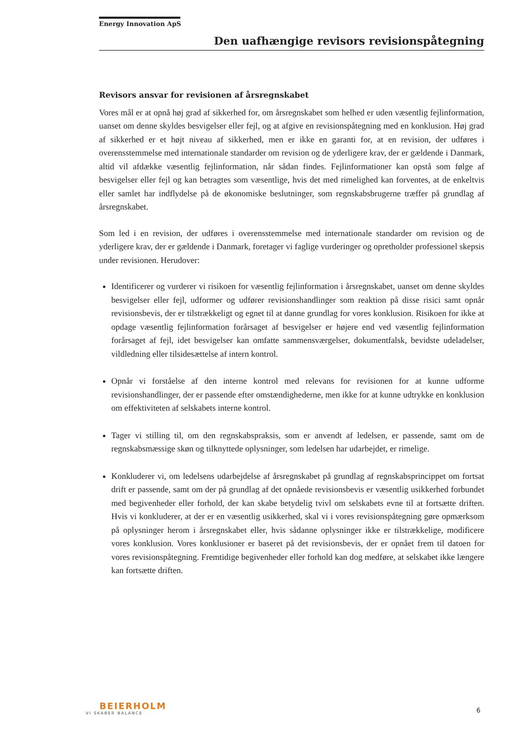Energy Innovation ApS
Den uafhængige revisors revisionspåtegning
Revisors ansvar for revisionen af årsregnskabet
Vores mål er at opnå høj grad af sikkerhed for, om årsregnskabet som helhed er uden væsentlig fejlinformation, uanset om denne skyldes besvigelser eller fejl, og at afgive en revisionspåtegning med en konklusion. Høj grad af sikkerhed er et højt niveau af sikkerhed, men er ikke en garanti for, at en revision, der udføres i overensstemmelse med internationale standarder om revision og de yderligere krav, der er gældende i Danmark, altid vil afdække væsentlig fejlinformation, når sådan findes. Fejlinformationer kan opstå som følge af besvigelser eller fejl og kan betragtes som væsentlige, hvis det med rimelighed kan forventes, at de enkeltvis eller samlet har indflydelse på de økonomiske beslutninger, som regnskabsbrugerne træffer på grundlag af årsregnskabet.
Som led i en revision, der udføres i overensstemmelse med internationale standarder om revision og de yderligere krav, der er gældende i Danmark, foretager vi faglige vurderinger og opretholder professionel skepsis under revisionen. Herudover:
Identificerer og vurderer vi risikoen for væsentlig fejlinformation i årsregnskabet, uanset om denne skyldes besvigelser eller fejl, udformer og udfører revisionshandlinger som reaktion på disse risici samt opnår revisionsbevis, der er tilstrækkeligt og egnet til at danne grundlag for vores konklusion. Risikoen for ikke at opdage væsentlig fejlinformation forårsaget af besvigelser er højere end ved væsentlig fejlinformation forårsaget af fejl, idet besvigelser kan omfatte sammensværgelser, dokumentfalsk, bevidste udeladelser, vildledning eller tilsidesættelse af intern kontrol.
Opnår vi forståelse af den interne kontrol med relevans for revisionen for at kunne udforme revisionshandlinger, der er passende efter omstændighederne, men ikke for at kunne udtrykke en konklusion om effektiviteten af selskabets interne kontrol.
Tager vi stilling til, om den regnskabspraksis, som er anvendt af ledelsen, er passende, samt om de regnskabsmæssige skøn og tilknyttede oplysninger, som ledelsen har udarbejdet, er rimelige.
Konkluderer vi, om ledelsens udarbejdelse af årsregnskabet på grundlag af regnskabsprincippet om fortsat drift er passende, samt om der på grundlag af det opnåede revisionsbevis er væsentlig usikkerhed forbundet med begivenheder eller forhold, der kan skabe betydelig tvivl om selskabets evne til at fortsætte driften. Hvis vi konkluderer, at der er en væsentlig usikkerhed, skal vi i vores revisionspåtegning gøre opmærksom på oplysninger herom i årsregnskabet eller, hvis sådanne oplysninger ikke er tilstrækkelige, modificere vores konklusion. Vores konklusioner er baseret på det revisionsbevis, der er opnået frem til datoen for vores revisionspåtegning. Fremtidige begivenheder eller forhold kan dog medføre, at selskabet ikke længere kan fortsætte driften.
BEIERHOLM
VI SKABER BALANCE
6